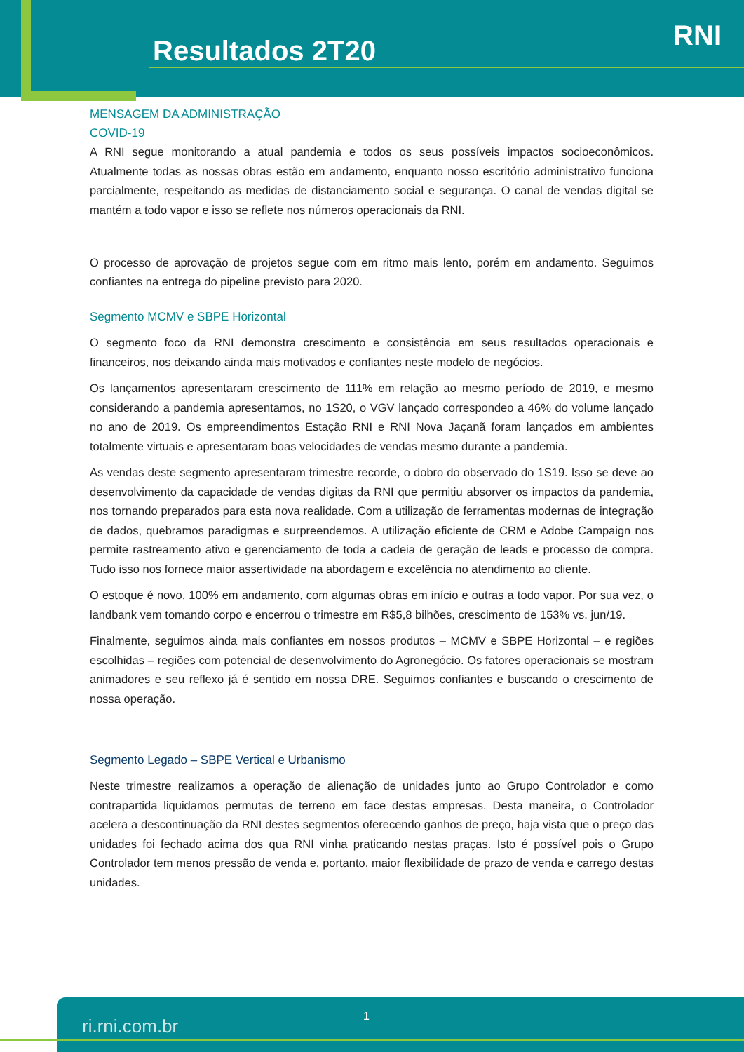Resultados 2T20 RNI
MENSAGEM DA ADMINISTRAÇÃO
COVID-19
A RNI segue monitorando a atual pandemia e todos os seus possíveis impactos socioeconômicos. Atualmente todas as nossas obras estão em andamento, enquanto nosso escritório administrativo funciona parcialmente, respeitando as medidas de distanciamento social e segurança. O canal de vendas digital se mantém a todo vapor e isso se reflete nos números operacionais da RNI.
O processo de aprovação de projetos segue com em ritmo mais lento, porém em andamento. Seguimos confiantes na entrega do pipeline previsto para 2020.
Segmento MCMV e SBPE Horizontal
O segmento foco da RNI demonstra crescimento e consistência em seus resultados operacionais e financeiros, nos deixando ainda mais motivados e confiantes neste modelo de negócios.
Os lançamentos apresentaram crescimento de 111% em relação ao mesmo período de 2019, e mesmo considerando a pandemia apresentamos, no 1S20, o VGV lançado correspondeo a 46% do volume lançado no ano de 2019. Os empreendimentos Estação RNI e RNI Nova Jaçanã foram lançados em ambientes totalmente virtuais e apresentaram boas velocidades de vendas mesmo durante a pandemia.
As vendas deste segmento apresentaram trimestre recorde, o dobro do observado do 1S19. Isso se deve ao desenvolvimento da capacidade de vendas digitas da RNI que permitiu absorver os impactos da pandemia, nos tornando preparados para esta nova realidade. Com a utilização de ferramentas modernas de integração de dados, quebramos paradigmas e surpreendemos. A utilização eficiente de CRM e Adobe Campaign nos permite rastreamento ativo e gerenciamento de toda a cadeia de geração de leads e processo de compra. Tudo isso nos fornece maior assertividade na abordagem e excelência no atendimento ao cliente.
O estoque é novo, 100% em andamento, com algumas obras em início e outras a todo vapor. Por sua vez, o landbank vem tomando corpo e encerrou o trimestre em R$5,8 bilhões, crescimento de 153% vs. jun/19.
Finalmente, seguimos ainda mais confiantes em nossos produtos – MCMV e SBPE Horizontal – e regiões escolhidas – regiões com potencial de desenvolvimento do Agronegócio. Os fatores operacionais se mostram animadores e seu reflexo já é sentido em nossa DRE. Seguimos confiantes e buscando o crescimento de nossa operação.
Segmento Legado – SBPE Vertical e Urbanismo
Neste trimestre realizamos a operação de alienação de unidades junto ao Grupo Controlador e como contrapartida liquidamos permutas de terreno em face destas empresas. Desta maneira, o Controlador acelera a descontinuação da RNI destes segmentos oferecendo ganhos de preço, haja vista que o preço das unidades foi fechado acima dos qua RNI vinha praticando nestas praças. Isto é possível pois o Grupo Controlador tem menos pressão de venda e, portanto, maior flexibilidade de prazo de venda e carrego destas unidades.
ri.rni.com.br 1